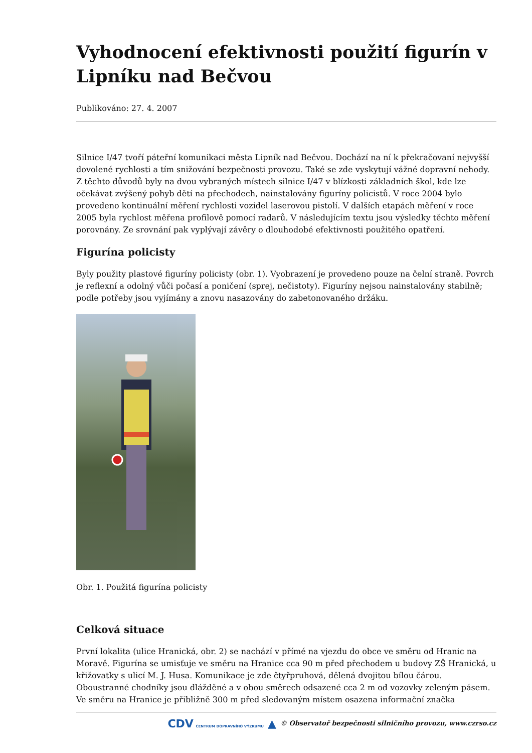Vyhodnocení efektivnosti použití figurín v Lipníku nad Bečvou
Publikováno: 27. 4. 2007
Silnice I/47 tvoří páteřní komunikaci města Lipník nad Bečvou. Dochází na ní k překračovaní nejvyšší dovolené rychlosti a tím snižování bezpečnosti provozu. Také se zde vyskytují vážné dopravní nehody. Z těchto důvodů byly na dvou vybraných místech silnice I/47 v blízkosti základních škol, kde lze očekávat zvýšený pohyb dětí na přechodech, nainstalovány figuríny policistů. V roce 2004 bylo provedeno kontinuální měření rychlosti vozidel laserovou pistolí. V dalších etapách měření v roce 2005 byla rychlost měřena profilově pomocí radarů. V následujícím textu jsou výsledky těchto měření porovnány. Ze srovnání pak vyplývají závěry o dlouhodobé efektivnosti použitého opatření.
Figurína policisty
Byly použity plastové figuríny policisty (obr. 1). Vyobrazení je provedeno pouze na čelní straně. Povrch je reflexní a odolný vůči počasí a poničení (sprej, nečistoty). Figuríny nejsou nainstalovány stabilně; podle potřeby jsou vyjímány a znovu nasazovány do zabetonovaného držáku.
Obr. 1. Použitá figurína policisty
Celková situace
První lokalita (ulice Hranická, obr. 2) se nachází v přímé na vjezdu do obce ve směru od Hranic na Moravě. Figurína se umisťuje ve směru na Hranice cca 90 m před přechodem u budovy ZŠ Hranická, u křižovatky s ulicí M. J. Husa. Komunikace je zde čtyřpruhová, dělená dvojitou bílou čárou. Oboustranné chodníky jsou dlážděné a v obou směrech odsazené cca 2 m od vozovky zeleným pásem. Ve směru na Hranice je přibližně 300 m před sledovaným místem osazena informační značka
CDV CENTRUM DOPRAVNÍHO VÝZKUMU ▲ © Observatoř bezpečnosti silničního provozu, www.czrso.cz